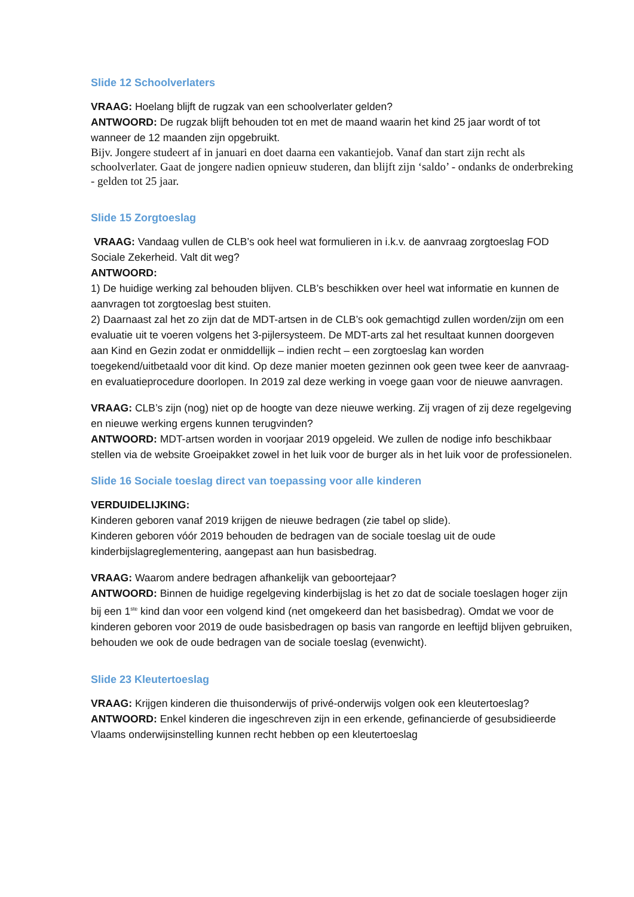Slide 12 Schoolverlaters
VRAAG: Hoelang blijft de rugzak van een schoolverlater gelden?
ANTWOORD: De rugzak blijft behouden tot en met de maand waarin het kind 25 jaar wordt of tot wanneer de 12 maanden zijn opgebruikt.
Bijv. Jongere studeert af in januari en doet daarna een vakantiejob. Vanaf dan start zijn recht als schoolverlater. Gaat de jongere nadien opnieuw studeren, dan blijft zijn ‘saldo’ - ondanks de onderbreking - gelden tot 25 jaar.
Slide 15 Zorgtoeslag
VRAAG: Vandaag vullen de CLB’s ook heel wat formulieren in i.k.v. de aanvraag zorgtoeslag FOD Sociale Zekerheid. Valt dit weg?
ANTWOORD:
1) De huidige werking zal behouden blijven. CLB’s beschikken over heel wat informatie en kunnen de aanvragen tot zorgtoeslag best stuiten.
2) Daarnaast zal het zo zijn dat de MDT-artsen in de CLB’s ook gemachtigd zullen worden/zijn om een evaluatie uit te voeren volgens het 3-pijlersysteem. De MDT-arts zal het resultaat kunnen doorgeven aan Kind en Gezin zodat er onmiddellijk – indien recht – een zorgtoeslag kan worden toegekend/uitbetaald voor dit kind. Op deze manier moeten gezinnen ook geen twee keer de aanvraag- en evaluatieprocedure doorlopen. In 2019 zal deze werking in voege gaan voor de nieuwe aanvragen.
VRAAG: CLB’s zijn (nog) niet op de hoogte van deze nieuwe werking. Zij vragen of zij deze regelgeving en nieuwe werking ergens kunnen terugvinden?
ANTWOORD: MDT-artsen worden in voorjaar 2019 opgeleid. We zullen de nodige info beschikbaar stellen via de website Groeipakket zowel in het luik voor de burger als in het luik voor de professionelen.
Slide 16 Sociale toeslag direct van toepassing voor alle kinderen
VERDUIDELIJKING:
Kinderen geboren vanaf 2019 krijgen de nieuwe bedragen (zie tabel op slide).
Kinderen geboren vóór 2019 behouden de bedragen van de sociale toeslag uit de oude kinderbijslagreglementering, aangepast aan hun basisbedrag.
VRAAG: Waarom andere bedragen afhankelijk van geboortejaar?
ANTWOORD: Binnen de huidige regelgeving kinderbijslag is het zo dat de sociale toeslagen hoger zijn bij een 1<sup>ste</sup> kind dan voor een volgend kind (net omgekeerd dan het basisbedrag). Omdat we voor de kinderen geboren voor 2019 de oude basisbedragen op basis van rangorde en leeftijd blijven gebruiken, behouden we ook de oude bedragen van de sociale toeslag (evenwicht).
Slide 23 Kleutertoeslag
VRAAG: Krijgen kinderen die thuisonderwijs of privé-onderwijs volgen ook een kleutertoeslag?
ANTWOORD: Enkel kinderen die ingeschreven zijn in een erkende, gefinancierde of gesubsidieerde Vlaams onderwijsinstelling kunnen recht hebben op een kleutertoeslag